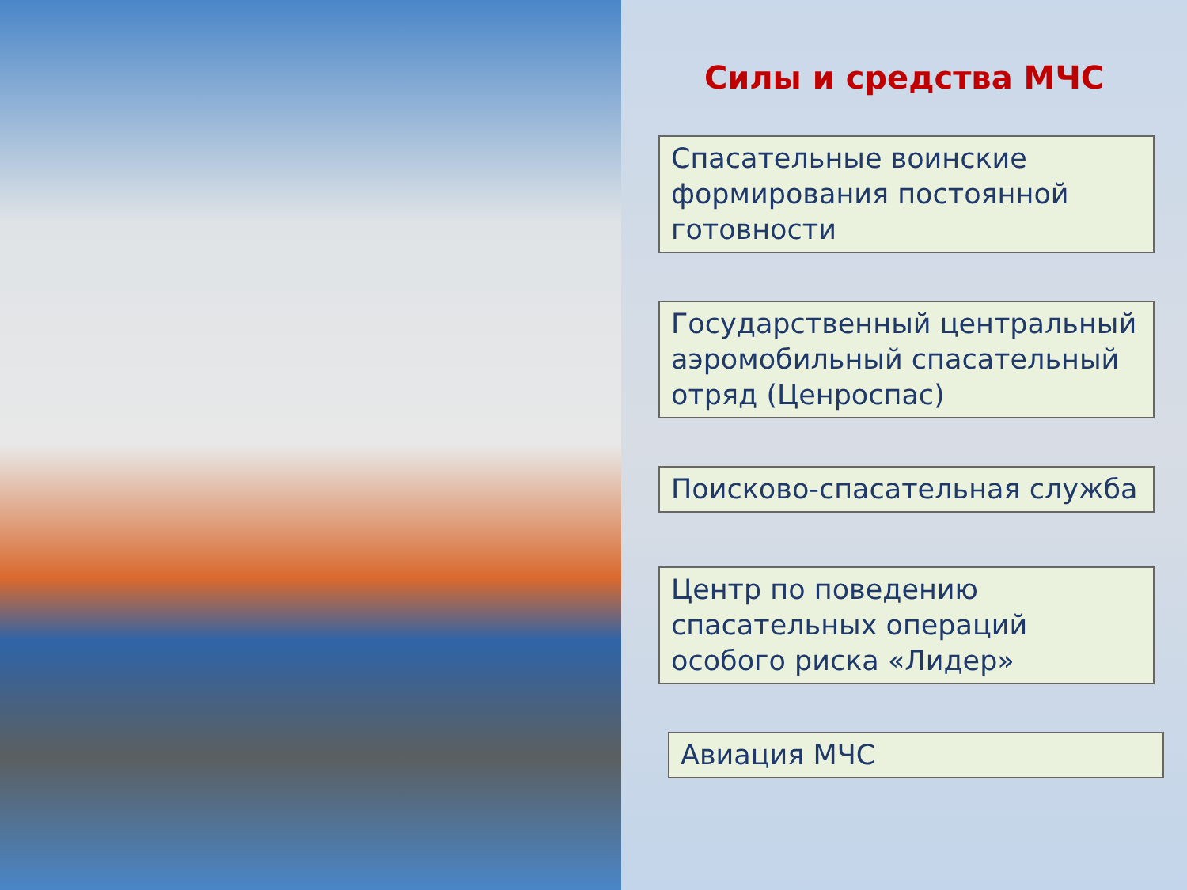Силы и средства МЧС
Спасательные воинские формирования постоянной готовности
Государственный центральный аэромобильный спасательный отряд (Ценроспас)
Поисково-спасательная служба
Центр по поведению спасательных операций особого риска «Лидер»
Авиация МЧС